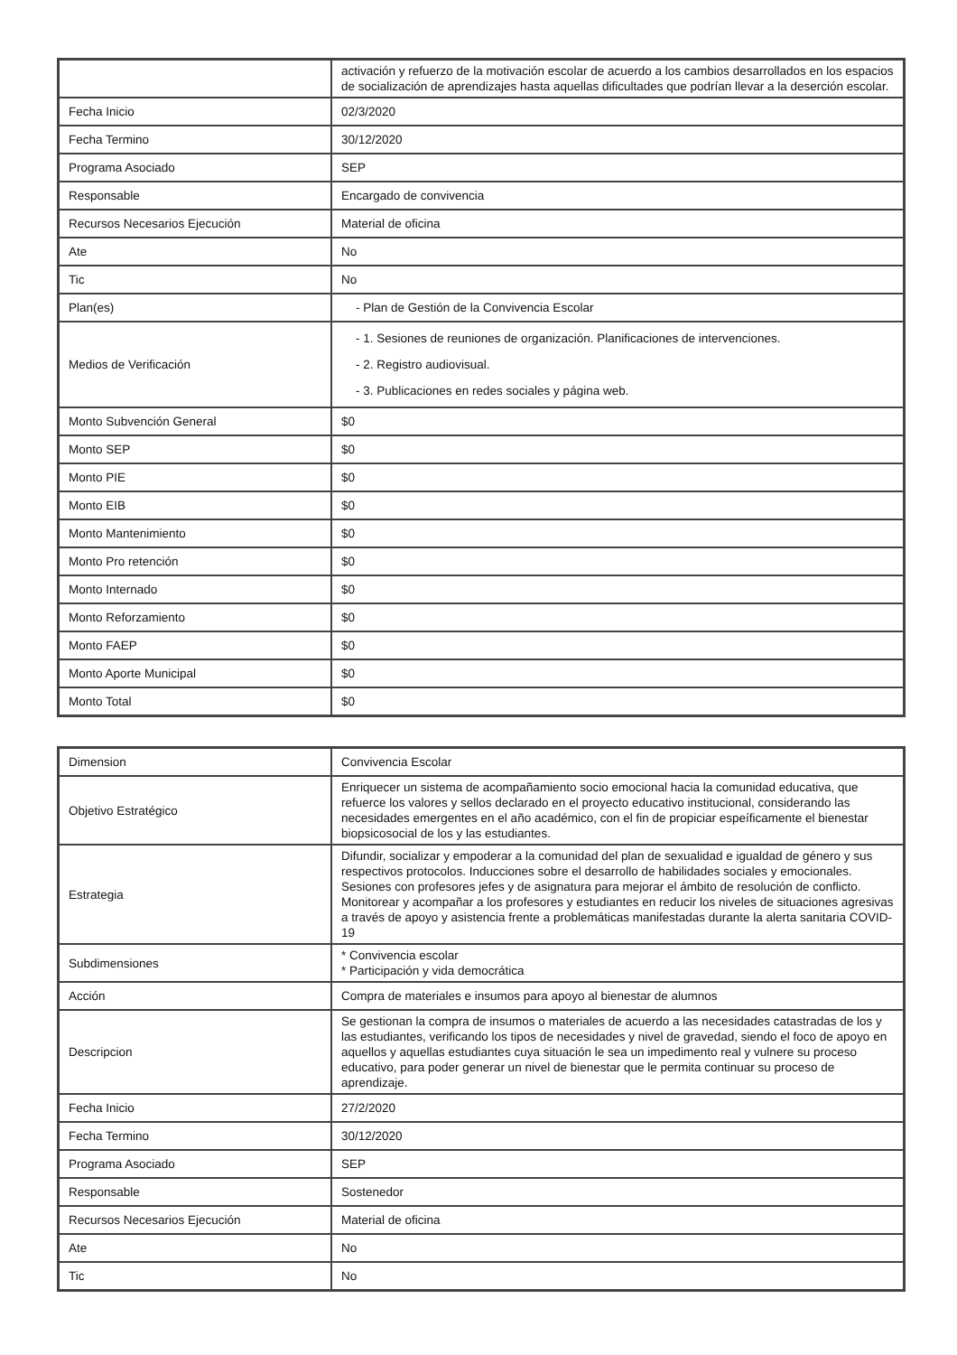| | activación y refuerzo de la motivación escolar de acuerdo a los cambios desarrollados en los espacios de socialización de aprendizajes hasta aquellas dificultades que podrían llevar a la deserción escolar. |
| Fecha Inicio | 02/3/2020 |
| Fecha Termino | 30/12/2020 |
| Programa Asociado | SEP |
| Responsable | Encargado de convivencia |
| Recursos Necesarios Ejecución | Material de oficina |
| Ate | No |
| Tic | No |
| Plan(es) | - Plan de Gestión de la Convivencia Escolar |
| Medios de Verificación | - 1. Sesiones de reuniones de organización. Planificaciones de intervenciones. - 2. Registro audiovisual. - 3. Publicaciones en redes sociales y página web. |
| Monto Subvención General | $0 |
| Monto SEP | $0 |
| Monto PIE | $0 |
| Monto EIB | $0 |
| Monto Mantenimiento | $0 |
| Monto Pro retención | $0 |
| Monto Internado | $0 |
| Monto Reforzamiento | $0 |
| Monto FAEP | $0 |
| Monto Aporte Municipal | $0 |
| Monto Total | $0 |
| Dimension | Convivencia Escolar |
| Objetivo Estratégico | Enriquecer un sistema de acompañamiento socio emocional hacia la comunidad educativa, que refuerce los valores y sellos declarado en el proyecto educativo institucional, considerando las necesidades emergentes en el año académico, con el fin de propiciar espeíficamente el bienestar biopsicosocial de los y las estudiantes. |
| Estrategia | Difundir, socializar y empoderar a la comunidad del plan de sexualidad e igualdad de género y sus respectivos protocolos. Inducciones sobre el desarrollo de habilidades sociales y emocionales. Sesiones con profesores jefes y de asignatura para mejorar el ámbito de resolución de conflicto. Monitorear y acompañar a los profesores y estudiantes en reducir los niveles de situaciones agresivas a través de apoyo y asistencia frente a problemáticas manifestadas durante la alerta sanitaria COVID-19 |
| Subdimensiones | * Convivencia escolar * Participación y vida democrática |
| Acción | Compra de materiales e insumos para apoyo al bienestar de alumnos |
| Descripcion | Se gestionan la compra de insumos o materiales de acuerdo a las necesidades catastradas de los y las estudiantes, verificando los tipos de necesidades y nivel de gravedad, siendo el foco de apoyo en aquellos y aquellas estudiantes cuya situación le sea un impedimento real y vulnere su proceso educativo, para poder generar un nivel de bienestar que le permita continuar su proceso de aprendizaje. |
| Fecha Inicio | 27/2/2020 |
| Fecha Termino | 30/12/2020 |
| Programa Asociado | SEP |
| Responsable | Sostenedor |
| Recursos Necesarios Ejecución | Material de oficina |
| Ate | No |
| Tic | No |